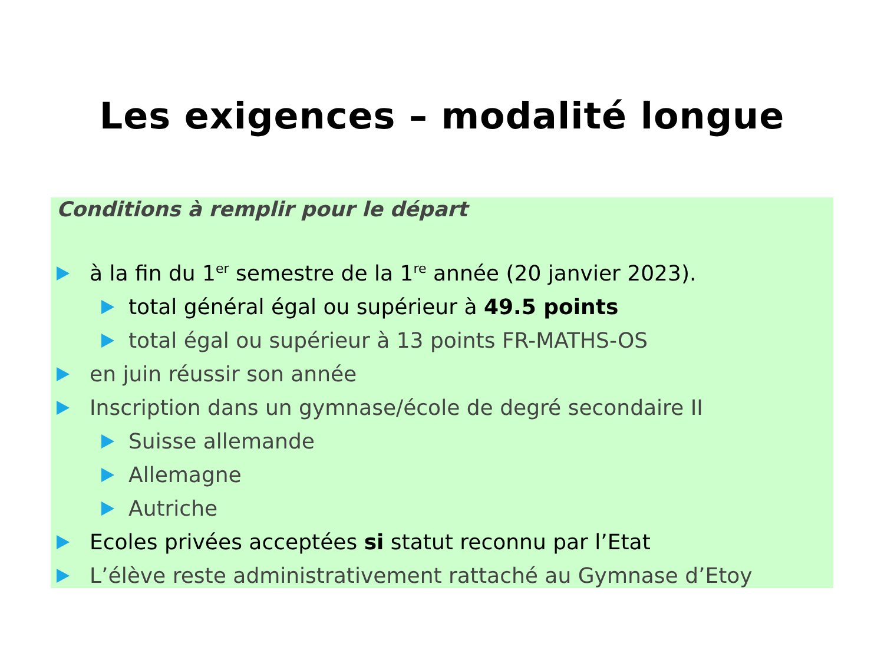Les exigences – modalité longue
Conditions à remplir pour le départ
à la fin du 1<sup>er</sup> semestre de la 1<sup>re</sup> année (20 janvier 2023).
total général égal ou supérieur à 49.5 points
total égal ou supérieur à 13 points FR-MATHS-OS
en juin réussir son année
Inscription dans un gymnase/école de degré secondaire II
Suisse allemande
Allemagne
Autriche
Ecoles privées acceptées si statut reconnu par l’Etat
L’élève reste administrativement rattaché au Gymnase d’Etoy